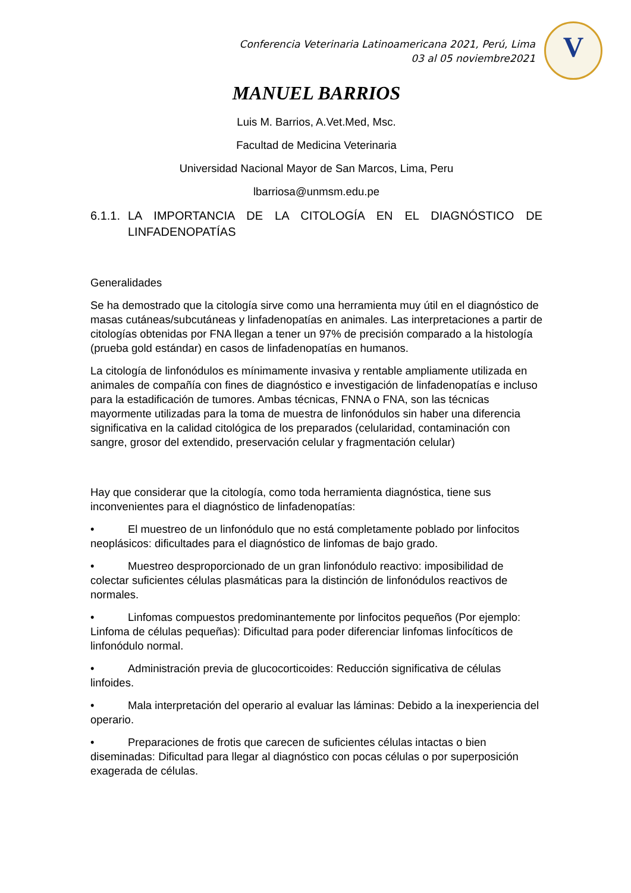Conferencia Veterinaria Latinoamericana 2021, Perú, Lima
03 al 05 noviembre2021
V
MANUEL BARRIOS
Luis M. Barrios, A.Vet.Med, Msc.
Facultad de Medicina Veterinaria
Universidad Nacional Mayor de San Marcos, Lima, Peru
lbarriosa@unmsm.edu.pe
6.1.1. LA IMPORTANCIA DE LA CITOLOGÍA EN EL DIAGNÓSTICO DE LINFADENOPATÍAS
Generalidades
Se ha demostrado que la citología sirve como una herramienta muy útil en el diagnóstico de masas cutáneas/subcutáneas y linfadenopatías en animales. Las interpretaciones a partir de citologías obtenidas por FNA llegan a tener un 97% de precisión comparado a la histología (prueba gold estándar) en casos de linfadenopatías en humanos.
La citología de linfonódulos es mínimamente invasiva y rentable ampliamente utilizada en animales de compañía con fines de diagnóstico e investigación de linfadenopatías e incluso para la estadificación de tumores. Ambas técnicas, FNNA o FNA, son las técnicas mayormente utilizadas para la toma de muestra de linfonódulos sin haber una diferencia significativa en la calidad citológica de los preparados (celularidad, contaminación con sangre, grosor del extendido, preservación celular y fragmentación celular)
Hay que considerar que la citología, como toda herramienta diagnóstica, tiene sus inconvenientes para el diagnóstico de linfadenopatías:
• El muestreo de un linfonódulo que no está completamente poblado por linfocitos neoplásicos: dificultades para el diagnóstico de linfomas de bajo grado.
• Muestreo desproporcionado de un gran linfonódulo reactivo: imposibilidad de colectar suficientes células plasmáticas para la distinción de linfonódulos reactivos de normales.
• Linfomas compuestos predominantemente por linfocitos pequeños (Por ejemplo: Linfoma de células pequeñas): Dificultad para poder diferenciar linfomas linfocíticos de linfonódulo normal.
• Administración previa de glucocorticoides: Reducción significativa de células linfoides.
• Mala interpretación del operario al evaluar las láminas: Debido a la inexperiencia del operario.
• Preparaciones de frotis que carecen de suficientes células intactas o bien diseminadas: Dificultad para llegar al diagnóstico con pocas células o por superposición exagerada de células.